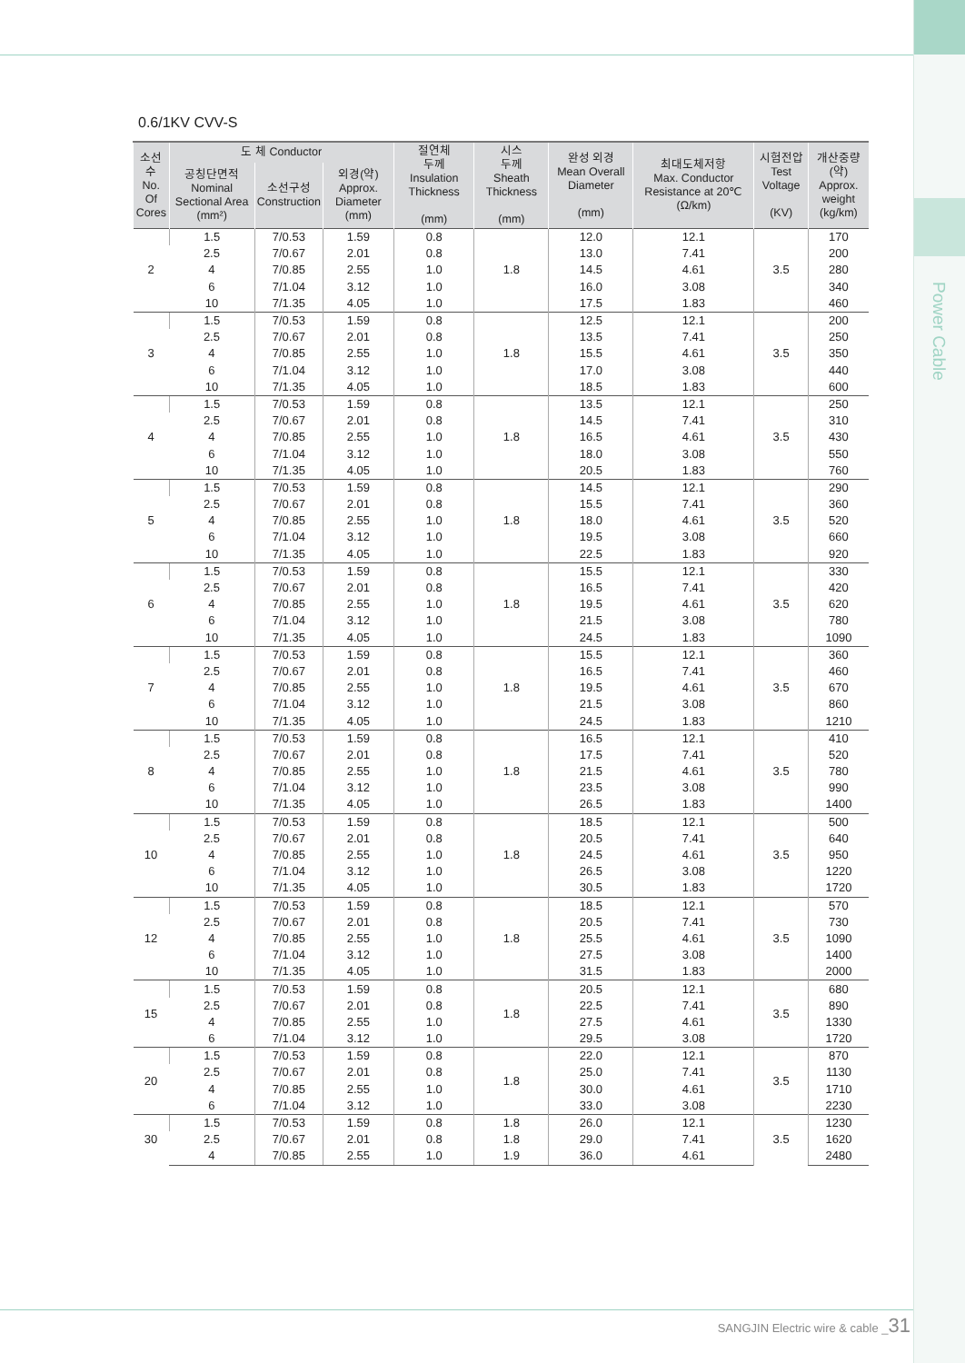Power Cable
0.6/1KV CVV-S
| 소선수 No. Of Cores | 도 체 Conductor | | | 절연체 두께 Insulation Thickness (mm) | 시스 두께 Sheath Thickness (mm) | 완성 외경 Mean Overall Diameter (mm) | 최대도체저항 Max. Conductor Resistance at 20℃ (Ω/km) | 시험전압 Test Voltage (KV) | 개산중량 (약) Approx. weight (kg/km) |
| --- | --- | --- | --- | --- | --- | --- | --- | --- | --- |
| | 공칭단면적 Nominal Sectional Area (mm²) | 소선구성 Construction | 외경(약) Approx. Diameter (mm) | | | | | | |
| 2 | 1.5 | 7/0.53 | 1.59 | 0.8 | 1.8 | 12.0 | 12.1 | 3.5 | 170 |
| | 2.5 | 7/0.67 | 2.01 | 0.8 | | 13.0 | 7.41 | | 200 |
| | 4 | 7/0.85 | 2.55 | 1.0 | | 14.5 | 4.61 | | 280 |
| | 6 | 7/1.04 | 3.12 | 1.0 | | 16.0 | 3.08 | | 340 |
| | 10 | 7/1.35 | 4.05 | 1.0 | | 17.5 | 1.83 | | 460 |
| 3 | 1.5 | 7/0.53 | 1.59 | 0.8 | 1.8 | 12.5 | 12.1 | 3.5 | 200 |
| | 2.5 | 7/0.67 | 2.01 | 0.8 | | 13.5 | 7.41 | | 250 |
| | 4 | 7/0.85 | 2.55 | 1.0 | | 15.5 | 4.61 | | 350 |
| | 6 | 7/1.04 | 3.12 | 1.0 | | 17.0 | 3.08 | | 440 |
| | 10 | 7/1.35 | 4.05 | 1.0 | | 18.5 | 1.83 | | 600 |
| 4 | 1.5 | 7/0.53 | 1.59 | 0.8 | 1.8 | 13.5 | 12.1 | 3.5 | 250 |
| | 2.5 | 7/0.67 | 2.01 | 0.8 | | 14.5 | 7.41 | | 310 |
| | 4 | 7/0.85 | 2.55 | 1.0 | | 16.5 | 4.61 | | 430 |
| | 6 | 7/1.04 | 3.12 | 1.0 | | 18.0 | 3.08 | | 550 |
| | 10 | 7/1.35 | 4.05 | 1.0 | | 20.5 | 1.83 | | 760 |
| 5 | 1.5 | 7/0.53 | 1.59 | 0.8 | 1.8 | 14.5 | 12.1 | 3.5 | 290 |
| | 2.5 | 7/0.67 | 2.01 | 0.8 | | 15.5 | 7.41 | | 360 |
| | 4 | 7/0.85 | 2.55 | 1.0 | | 18.0 | 4.61 | | 520 |
| | 6 | 7/1.04 | 3.12 | 1.0 | | 19.5 | 3.08 | | 660 |
| | 10 | 7/1.35 | 4.05 | 1.0 | | 22.5 | 1.83 | | 920 |
| 6 | 1.5 | 7/0.53 | 1.59 | 0.8 | 1.8 | 15.5 | 12.1 | 3.5 | 330 |
| | 2.5 | 7/0.67 | 2.01 | 0.8 | | 16.5 | 7.41 | | 420 |
| | 4 | 7/0.85 | 2.55 | 1.0 | | 19.5 | 4.61 | | 620 |
| | 6 | 7/1.04 | 3.12 | 1.0 | | 21.5 | 3.08 | | 780 |
| | 10 | 7/1.35 | 4.05 | 1.0 | | 24.5 | 1.83 | | 1090 |
| 7 | 1.5 | 7/0.53 | 1.59 | 0.8 | 1.8 | 15.5 | 12.1 | 3.5 | 360 |
| | 2.5 | 7/0.67 | 2.01 | 0.8 | | 16.5 | 7.41 | | 460 |
| | 4 | 7/0.85 | 2.55 | 1.0 | | 19.5 | 4.61 | | 670 |
| | 6 | 7/1.04 | 3.12 | 1.0 | | 21.5 | 3.08 | | 860 |
| | 10 | 7/1.35 | 4.05 | 1.0 | | 24.5 | 1.83 | | 1210 |
| 8 | 1.5 | 7/0.53 | 1.59 | 0.8 | 1.8 | 16.5 | 12.1 | 3.5 | 410 |
| | 2.5 | 7/0.67 | 2.01 | 0.8 | | 17.5 | 7.41 | | 520 |
| | 4 | 7/0.85 | 2.55 | 1.0 | | 21.5 | 4.61 | | 780 |
| | 6 | 7/1.04 | 3.12 | 1.0 | | 23.5 | 3.08 | | 990 |
| | 10 | 7/1.35 | 4.05 | 1.0 | | 26.5 | 1.83 | | 1400 |
| 10 | 1.5 | 7/0.53 | 1.59 | 0.8 | 1.8 | 18.5 | 12.1 | 3.5 | 500 |
| | 2.5 | 7/0.67 | 2.01 | 0.8 | | 20.5 | 7.41 | | 640 |
| | 4 | 7/0.85 | 2.55 | 1.0 | | 24.5 | 4.61 | | 950 |
| | 6 | 7/1.04 | 3.12 | 1.0 | | 26.5 | 3.08 | | 1220 |
| | 10 | 7/1.35 | 4.05 | 1.0 | | 30.5 | 1.83 | | 1720 |
| 12 | 1.5 | 7/0.53 | 1.59 | 0.8 | 1.8 | 18.5 | 12.1 | 3.5 | 570 |
| | 2.5 | 7/0.67 | 2.01 | 0.8 | | 20.5 | 7.41 | | 730 |
| | 4 | 7/0.85 | 2.55 | 1.0 | | 25.5 | 4.61 | | 1090 |
| | 6 | 7/1.04 | 3.12 | 1.0 | | 27.5 | 3.08 | | 1400 |
| | 10 | 7/1.35 | 4.05 | 1.0 | | 31.5 | 1.83 | | 2000 |
| 15 | 1.5 | 7/0.53 | 1.59 | 0.8 | 1.8 | 20.5 | 12.1 | 3.5 | 680 |
| | 2.5 | 7/0.67 | 2.01 | 0.8 | | 22.5 | 7.41 | | 890 |
| | 4 | 7/0.85 | 2.55 | 1.0 | | 27.5 | 4.61 | | 1330 |
| | 6 | 7/1.04 | 3.12 | 1.0 | | 29.5 | 3.08 | | 1720 |
| 20 | 1.5 | 7/0.53 | 1.59 | 0.8 | 1.8 | 22.0 | 12.1 | 3.5 | 870 |
| | 2.5 | 7/0.67 | 2.01 | 0.8 | | 25.0 | 7.41 | | 1130 |
| | 4 | 7/0.85 | 2.55 | 1.0 | | 30.0 | 4.61 | | 1710 |
| | 6 | 7/1.04 | 3.12 | 1.0 | | 33.0 | 3.08 | | 2230 |
| 30 | 1.5 | 7/0.53 | 1.59 | 0.8 | 1.8 | 26.0 | 12.1 | 3.5 | 1230 |
| | 2.5 | 7/0.67 | 2.01 | 0.8 | 1.8 | 29.0 | 7.41 | | 1620 |
| | 4 | 7/0.85 | 2.55 | 1.0 | 1.9 | 36.0 | 4.61 | | 2480 |
SANGJIN Electric wire & cable _31